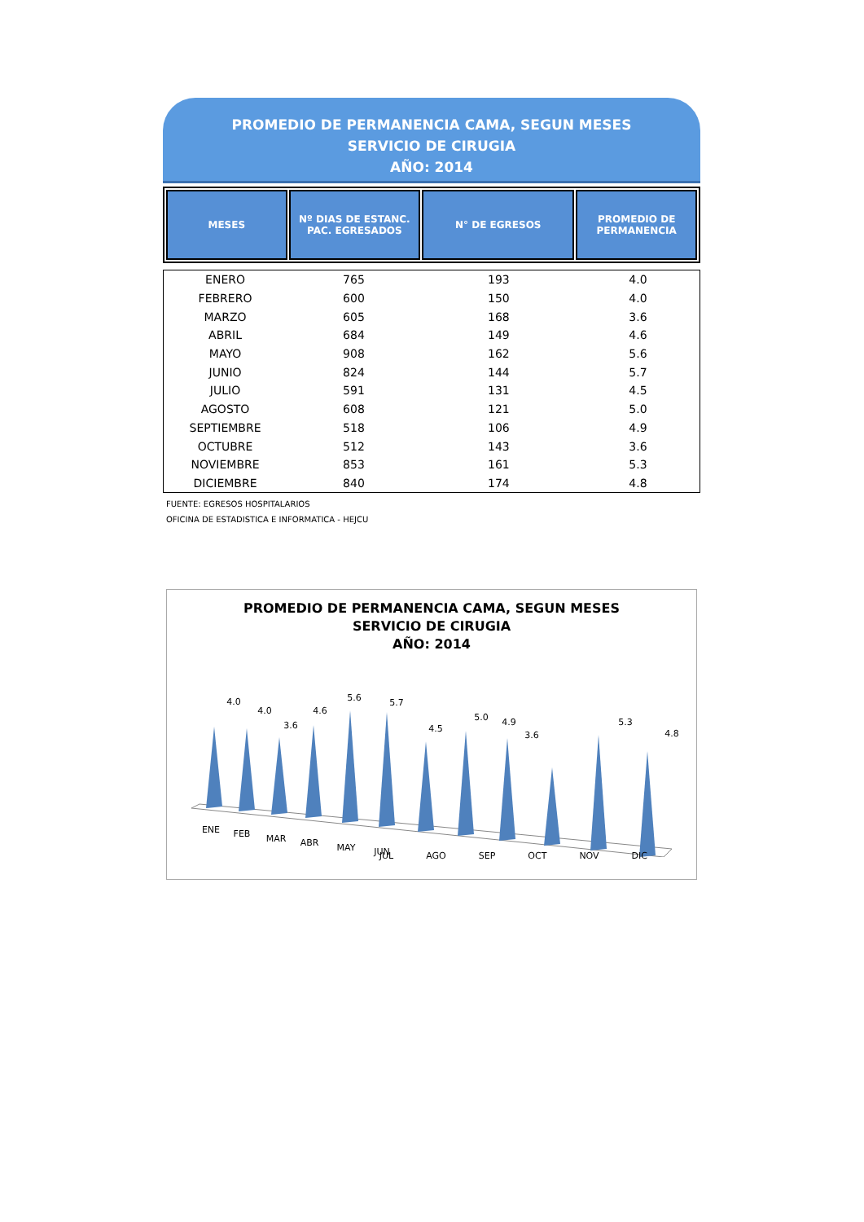PROMEDIO DE PERMANENCIA CAMA, SEGUN MESES
SERVICIO DE CIRUGIA
AÑO: 2014
| MESES | Nº DIAS DE ESTANC. PAC. EGRESADOS | N° DE EGRESOS | PROMEDIO DE PERMANENCIA |
| --- | --- | --- | --- |
| ENERO | 765 | 193 | 4.0 |
| FEBRERO | 600 | 150 | 4.0 |
| MARZO | 605 | 168 | 3.6 |
| ABRIL | 684 | 149 | 4.6 |
| MAYO | 908 | 162 | 5.6 |
| JUNIO | 824 | 144 | 5.7 |
| JULIO | 591 | 131 | 4.5 |
| AGOSTO | 608 | 121 | 5.0 |
| SEPTIEMBRE | 518 | 106 | 4.9 |
| OCTUBRE | 512 | 143 | 3.6 |
| NOVIEMBRE | 853 | 161 | 5.3 |
| DICIEMBRE | 840 | 174 | 4.8 |
FUENTE: EGRESOS HOSPITALARIOS
OFICINA DE ESTADISTICA E INFORMATICA - HEJCU
PROMEDIO DE PERMANENCIA CAMA, SEGUN MESES
SERVICIO DE CIRUGIA
AÑO: 2014
4.0
4.0
3.6
4.6
5.6
5.7
4.5
5.0
4.9
3.6
5.3
4.8
ENE
FEB
MAR
ABR
MAY
JUN
JUL AGO SEP OCT NOV DIC